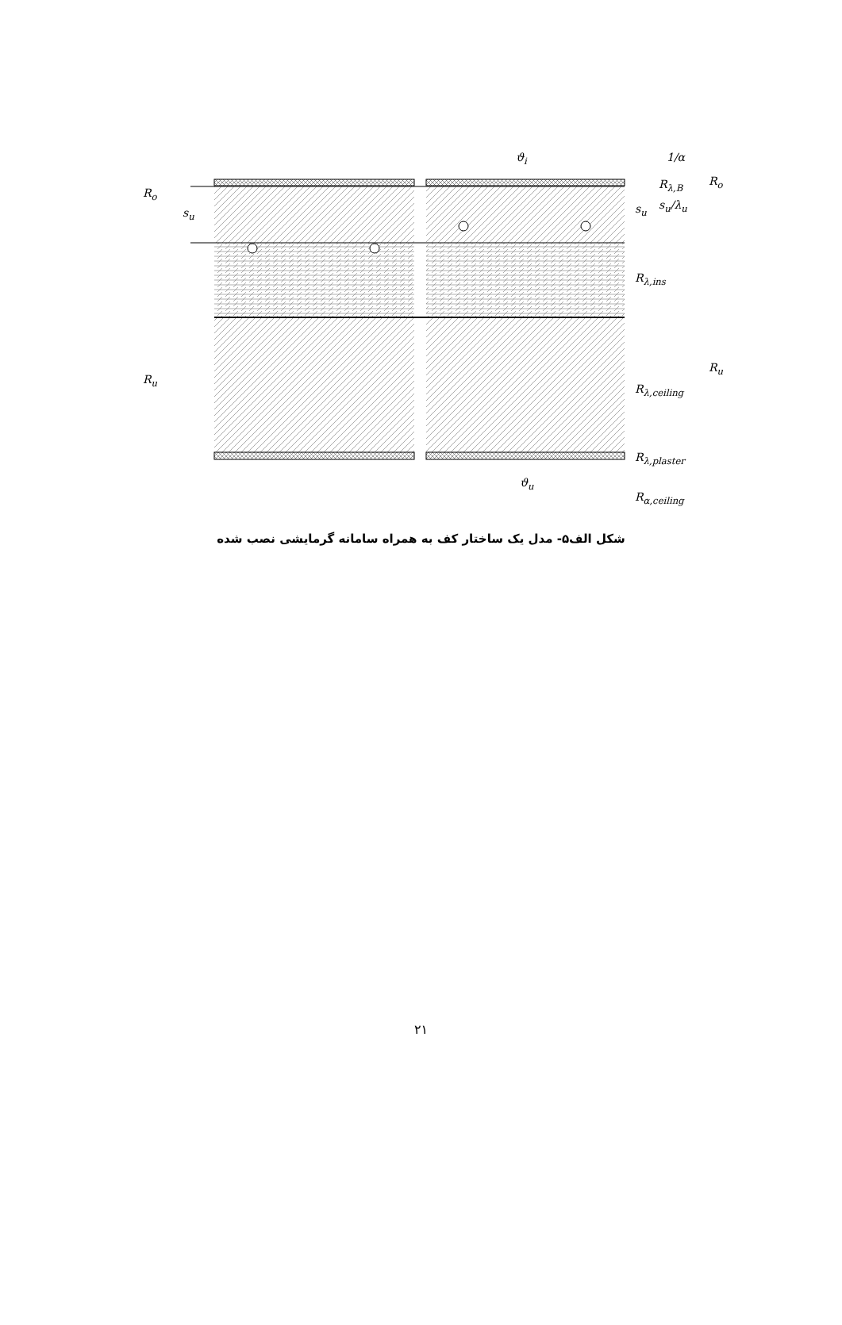ϑ<sub>i</sub> 1/α
R<sub>o</sub>
R<sub>o</sub>
s<sub>u</sub> s<sub>u</sub>
R<sub>λ,B</sub>
s<sub>u</sub>/λ<sub>u</sub>
R<sub>λ,ins</sub>
R<sub>u</sub>
R<sub>u</sub>
R<sub>λ,ceiling</sub>
R<sub>λ,plaster</sub>
ϑ<sub>u</sub>
R<sub>α,ceiling</sub>
شکل الف۵- مدل یک ساختار کف به همراه سامانه گرمایشی نصب شده
۲۱